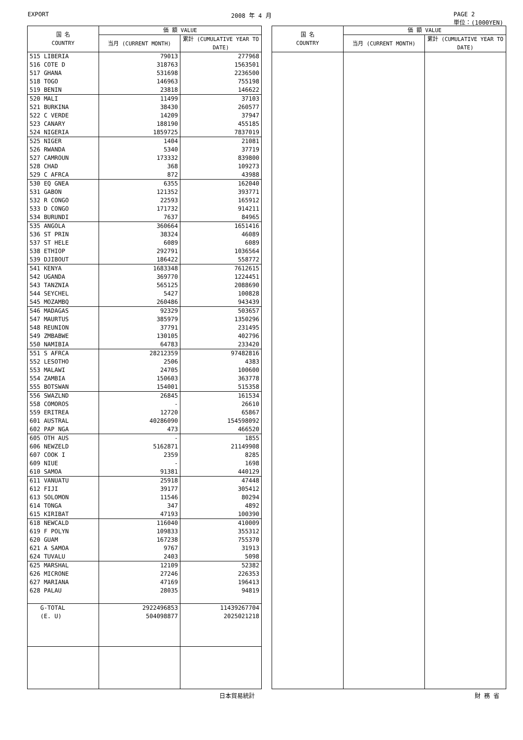EXPORT 2008 年 4 月 PAGE 2
単位：(1000YEN)
| 国 名 COUNTRY | 価 額 VALUE | |
| --- | --- | --- |
| | 当月 (CURRENT MONTH) | 累計 (CUMULATIVE YEAR TO DATE) |
| 515 LIBERIA | 79013 | 277968 |
| 516 COTE D | 318763 | 1563501 |
| 517 GHANA | 531698 | 2236500 |
| 518 TOGO | 146963 | 755198 |
| 519 BENIN | 23818 | 146622 |
| 520 MALI | 11499 | 37103 |
| 521 BURKINA | 38430 | 260577 |
| 522 C VERDE | 14209 | 37947 |
| 523 CANARY | 188190 | 455185 |
| 524 NIGERIA | 1859725 | 7837019 |
| 525 NIGER | 1404 | 21081 |
| 526 RWANDA | 5340 | 37719 |
| 527 CAMROUN | 173332 | 839800 |
| 528 CHAD | 368 | 109273 |
| 529 C AFRCA | 872 | 43988 |
| 530 EQ GNEA | 6355 | 162040 |
| 531 GABON | 121352 | 393771 |
| 532 R CONGO | 22593 | 165912 |
| 533 D CONGO | 171732 | 914211 |
| 534 BURUNDI | 7637 | 84965 |
| 535 ANGOLA | 360664 | 1651416 |
| 536 ST PRIN | 38324 | 46089 |
| 537 ST HELE | 6089 | 6089 |
| 538 ETHIOP | 292791 | 1036564 |
| 539 DJIBOUT | 186422 | 558772 |
| 541 KENYA | 1683348 | 7612615 |
| 542 UGANDA | 369770 | 1224451 |
| 543 TANZNIA | 565125 | 2088690 |
| 544 SEYCHEL | 5427 | 100828 |
| 545 MOZAMBQ | 260486 | 943439 |
| 546 MADAGAS | 92329 | 503657 |
| 547 MAURTUS | 385979 | 1350296 |
| 548 REUNION | 37791 | 231495 |
| 549 ZMBABWE | 130105 | 402796 |
| 550 NAMIBIA | 64783 | 233420 |
| 551 S AFRCA | 28212359 | 97482816 |
| 552 LESOTHO | 2506 | 4383 |
| 553 MALAWI | 24705 | 100600 |
| 554 ZAMBIA | 150603 | 363778 |
| 555 BOTSWAN | 154001 | 515358 |
| 556 SWAZLND | 26845 | 161534 |
| 558 COMOROS | - | 26610 |
| 559 ERITREA | 12720 | 65867 |
| 601 AUSTRAL | 40286090 | 154598092 |
| 602 PAP NGA | 473 | 466520 |
| 605 OTH AUS | - | 1855 |
| 606 NEWZELD | 5162871 | 21149908 |
| 607 COOK I | 2359 | 8285 |
| 609 NIUE | - | 1698 |
| 610 SAMOA | 91381 | 440129 |
| 611 VANUATU | 25918 | 47448 |
| 612 FIJI | 39177 | 305412 |
| 613 SOLOMON | 11546 | 80294 |
| 614 TONGA | 347 | 4892 |
| 615 KIRIBAT | 47193 | 100390 |
| 618 NEWCALD | 116040 | 410009 |
| 619 F POLYN | 109833 | 355312 |
| 620 GUAM | 167238 | 755370 |
| 621 A SAMOA | 9767 | 31913 |
| 624 TUVALU | 2403 | 5098 |
| 625 MARSHAL | 12109 | 52382 |
| 626 MICRONE | 27246 | 226353 |
| 627 MARIANA | 47169 | 196413 |
| 628 PALAU | 28035 | 94819 |
| G-TOTAL | 2922496853 | 11439267704 |
| (E. U) | 504098877 | 2025021218 |
| 国 名 COUNTRY | 価 額 VALUE | |
| --- | --- | --- |
| | 当月 (CURRENT MONTH) | 累計 (CUMULATIVE YEAR TO DATE) |
日本貿易統計 財 務 省